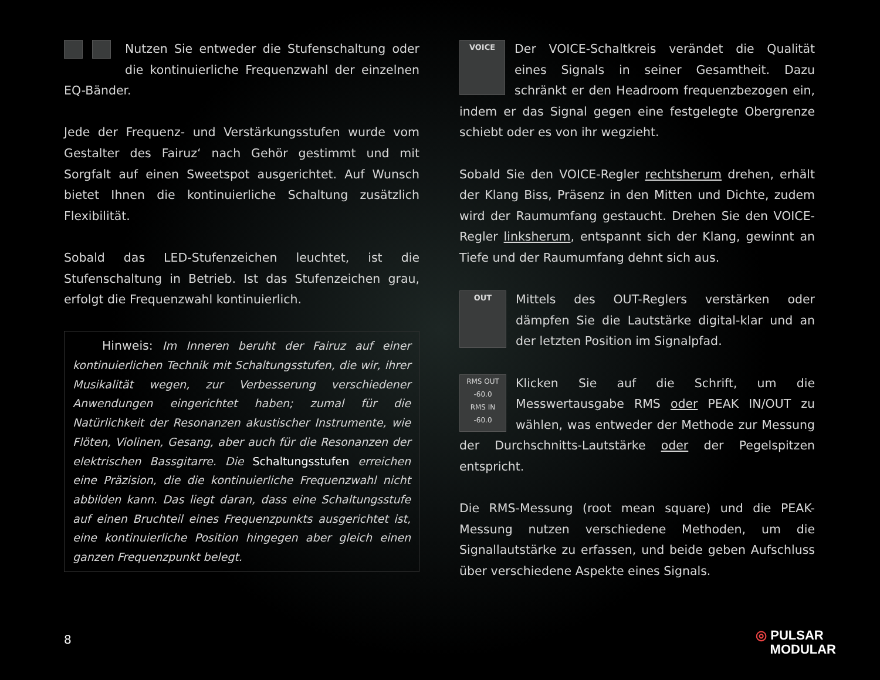Nutzen Sie entweder die Stufenschaltung oder die kontinuierliche Frequenzwahl der einzelnen EQ-Bänder.
Jede der Frequenz- und Verstärkungsstufen wurde vom Gestalter des Fairuz‘ nach Gehör gestimmt und mit Sorgfalt auf einen Sweetspot ausgerichtet. Auf Wunsch bietet Ihnen die kontinuierliche Schaltung zusätzlich Flexibilität.
Sobald das LED-Stufenzeichen leuchtet, ist die Stufenschaltung in Betrieb. Ist das Stufenzeichen grau, erfolgt die Frequenzwahl kontinuierlich.
Hinweis: Im Inneren beruht der Fairuz auf einer kontinuierlichen Technik mit Schaltungsstufen, die wir, ihrer Musikalität wegen, zur Verbesserung verschiedener Anwendungen eingerichtet haben; zumal für die Natürlichkeit der Resonanzen akustischer Instrumente, wie Flöten, Violinen, Gesang, aber auch für die Resonanzen der elektrischen Bassgitarre. Die Schaltungsstufen erreichen eine Präzision, die die kontinuierliche Frequenzwahl nicht abbilden kann. Das liegt daran, dass eine Schaltungsstufe auf einen Bruchteil eines Frequenzpunkts ausgerichtet ist, eine kontinuierliche Position hingegen aber gleich einen ganzen Frequenzpunkt belegt.
VOICE Der VOICE-Schaltkreis verändet die Qualität eines Signals in seiner Gesamtheit. Dazu schränkt er den Headroom frequenzbezogen ein, indem er das Signal gegen eine festgelegte Obergrenze schiebt oder es von ihr wegzieht.
Sobald Sie den VOICE-Regler rechtsherum drehen, erhält der Klang Biss, Präsenz in den Mitten und Dichte, zudem wird der Raumumfang gestaucht. Drehen Sie den VOICE-Regler linksherum, entspannt sich der Klang, gewinnt an Tiefe und der Raumumfang dehnt sich aus.
OUT Mittels des OUT-Reglers verstärken oder dämpfen Sie die Lautstärke digital-klar und an der letzten Position im Signalpfad.
RMS OUT
-60.0
RMS IN
-60.0 Klicken Sie auf die Schrift, um die Messwertausgabe RMS oder PEAK IN/OUT zu wählen, was entweder der Methode zur Messung der Durchschnitts-Lautstärke oder der Pegelspitzen entspricht.
Die RMS-Messung (root mean square) und die PEAK-Messung nutzen verschiedene Methoden, um die Signallautstärke zu erfassen, und beide geben Aufschluss über verschiedene Aspekte eines Signals.
8
◎ PULSAR
MODULAR